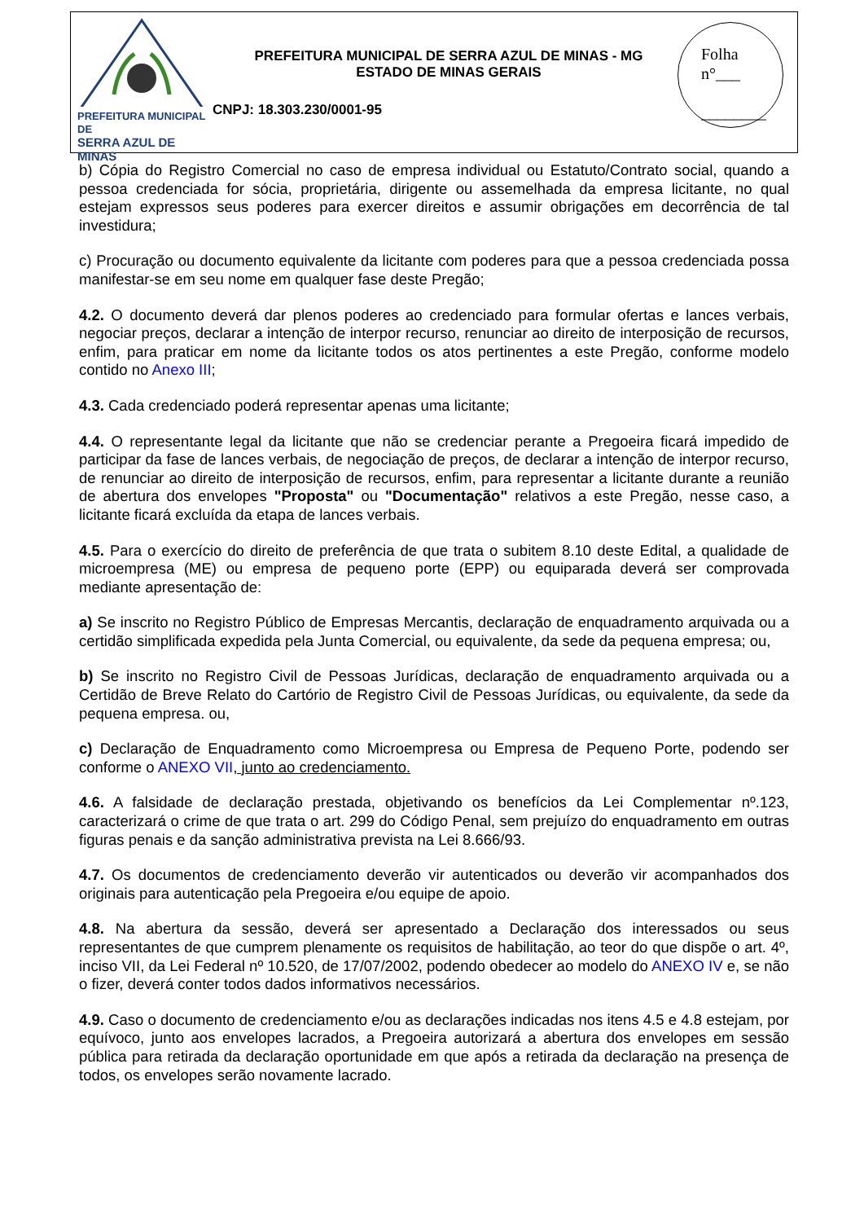PREFEITURA MUNICIPAL DE
SERRA AZUL DE MINAS
PREFEITURA MUNICIPAL DE SERRA AZUL DE MINAS - MG
ESTADO DE MINAS GERAIS
CNPJ: 18.303.230/0001-95
Folha
n°___
________
b) Cópia do Registro Comercial no caso de empresa individual ou Estatuto/Contrato social, quando a pessoa credenciada for sócia, proprietária, dirigente ou assemelhada da empresa licitante, no qual estejam expressos seus poderes para exercer direitos e assumir obrigações em decorrência de tal investidura;
c) Procuração ou documento equivalente da licitante com poderes para que a pessoa credenciada possa manifestar-se em seu nome em qualquer fase deste Pregão;
4.2. O documento deverá dar plenos poderes ao credenciado para formular ofertas e lances verbais, negociar preços, declarar a intenção de interpor recurso, renunciar ao direito de interposição de recursos, enfim, para praticar em nome da licitante todos os atos pertinentes a este Pregão, conforme modelo contido no Anexo III;
4.3. Cada credenciado poderá representar apenas uma licitante;
4.4. O representante legal da licitante que não se credenciar perante a Pregoeira ficará impedido de participar da fase de lances verbais, de negociação de preços, de declarar a intenção de interpor recurso, de renunciar ao direito de interposição de recursos, enfim, para representar a licitante durante a reunião de abertura dos envelopes "Proposta" ou "Documentação" relativos a este Pregão, nesse caso, a licitante ficará excluída da etapa de lances verbais.
4.5. Para o exercício do direito de preferência de que trata o subitem 8.10 deste Edital, a qualidade de microempresa (ME) ou empresa de pequeno porte (EPP) ou equiparada deverá ser comprovada mediante apresentação de:
a) Se inscrito no Registro Público de Empresas Mercantis, declaração de enquadramento arquivada ou a certidão simplificada expedida pela Junta Comercial, ou equivalente, da sede da pequena empresa; ou,
b) Se inscrito no Registro Civil de Pessoas Jurídicas, declaração de enquadramento arquivada ou a Certidão de Breve Relato do Cartório de Registro Civil de Pessoas Jurídicas, ou equivalente, da sede da pequena empresa. ou,
c) Declaração de Enquadramento como Microempresa ou Empresa de Pequeno Porte, podendo ser conforme o ANEXO VII, junto ao credenciamento.
4.6. A falsidade de declaração prestada, objetivando os benefícios da Lei Complementar nº.123, caracterizará o crime de que trata o art. 299 do Código Penal, sem prejuízo do enquadramento em outras figuras penais e da sanção administrativa prevista na Lei 8.666/93.
4.7. Os documentos de credenciamento deverão vir autenticados ou deverão vir acompanhados dos originais para autenticação pela Pregoeira e/ou equipe de apoio.
4.8. Na abertura da sessão, deverá ser apresentado a Declaração dos interessados ou seus representantes de que cumprem plenamente os requisitos de habilitação, ao teor do que dispõe o art. 4º, inciso VII, da Lei Federal nº 10.520, de 17/07/2002, podendo obedecer ao modelo do ANEXO IV e, se não o fizer, deverá conter todos dados informativos necessários.
4.9. Caso o documento de credenciamento e/ou as declarações indicadas nos itens 4.5 e 4.8 estejam, por equívoco, junto aos envelopes lacrados, a Pregoeira autorizará a abertura dos envelopes em sessão pública para retirada da declaração oportunidade em que após a retirada da declaração na presença de todos, os envelopes serão novamente lacrado.